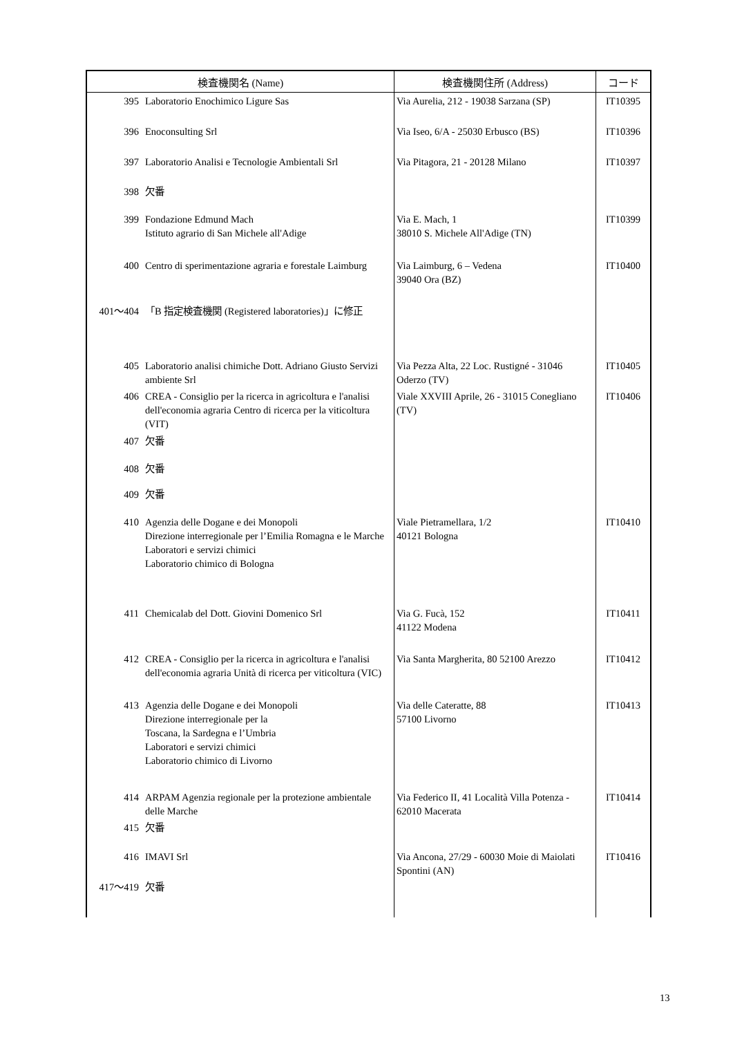| 検査機関名 (Name) | | 検査機関住所 (Address) | コード |
| --- | --- | --- | --- |
| 395 | Laboratorio Enochimico Ligure Sas | Via Aurelia, 212 - 19038 Sarzana (SP) | IT10395 |
| 396 | Enoconsulting Srl | Via Iseo, 6/A - 25030 Erbusco (BS) | IT10396 |
| 397 | Laboratorio Analisi e Tecnologie Ambientali Srl | Via Pitagora, 21 - 20128 Milano | IT10397 |
| 398 | 欠番 | | |
| 399 | Fondazione Edmund Mach Istituto agrario di San Michele all'Adige | Via E. Mach, 1 38010 S. Michele All'Adige (TN) | IT10399 |
| 400 | Centro di sperimentazione agraria e forestale Laimburg | Via Laimburg, 6 – Vedena 39040 Ora (BZ) | IT10400 |
| 401～404 | 「B 指定検査機関 (Registered laboratories)」に修正 | | |
| 405 | Laboratorio analisi chimiche Dott. Adriano Giusto Servizi ambiente Srl | Via Pezza Alta, 22 Loc. Rustigné - 31046 Oderzo (TV) | IT10405 |
| 406 | CREA - Consiglio per la ricerca in agricoltura e l'analisi dell'economia agraria Centro di ricerca per la viticoltura (VIT) | Viale XXVIII Aprile, 26 - 31015 Conegliano (TV) | IT10406 |
| 407 | 欠番 | | |
| 408 | 欠番 | | |
| 409 | 欠番 | | |
| 410 | Agenzia delle Dogane e dei Monopoli Direzione interregionale per l’Emilia Romagna e le Marche Laboratori e servizi chimici Laboratorio chimico di Bologna | Viale Pietramellara, 1/2 40121 Bologna | IT10410 |
| 411 | Chemicalab del Dott. Giovini Domenico Srl | Via G. Fucà, 152 41122 Modena | IT10411 |
| 412 | CREA - Consiglio per la ricerca in agricoltura e l'analisi dell'economia agraria Unità di ricerca per viticoltura (VIC) | Via Santa Margherita, 80 52100 Arezzo | IT10412 |
| 413 | Agenzia delle Dogane e dei Monopoli Direzione interregionale per la Toscana, la Sardegna e l’Umbria Laboratori e servizi chimici Laboratorio chimico di Livorno | Via delle Cateratte, 88 57100 Livorno | IT10413 |
| 414 | ARPAM Agenzia regionale per la protezione ambientale delle Marche | Via Federico II, 41 Località Villa Potenza - 62010 Macerata | IT10414 |
| 415 | 欠番 | | |
| 416 | IMAVI Srl | Via Ancona, 27/29 - 60030 Moie di Maiolati Spontini (AN) | IT10416 |
| 417～419 | 欠番 | | |
13